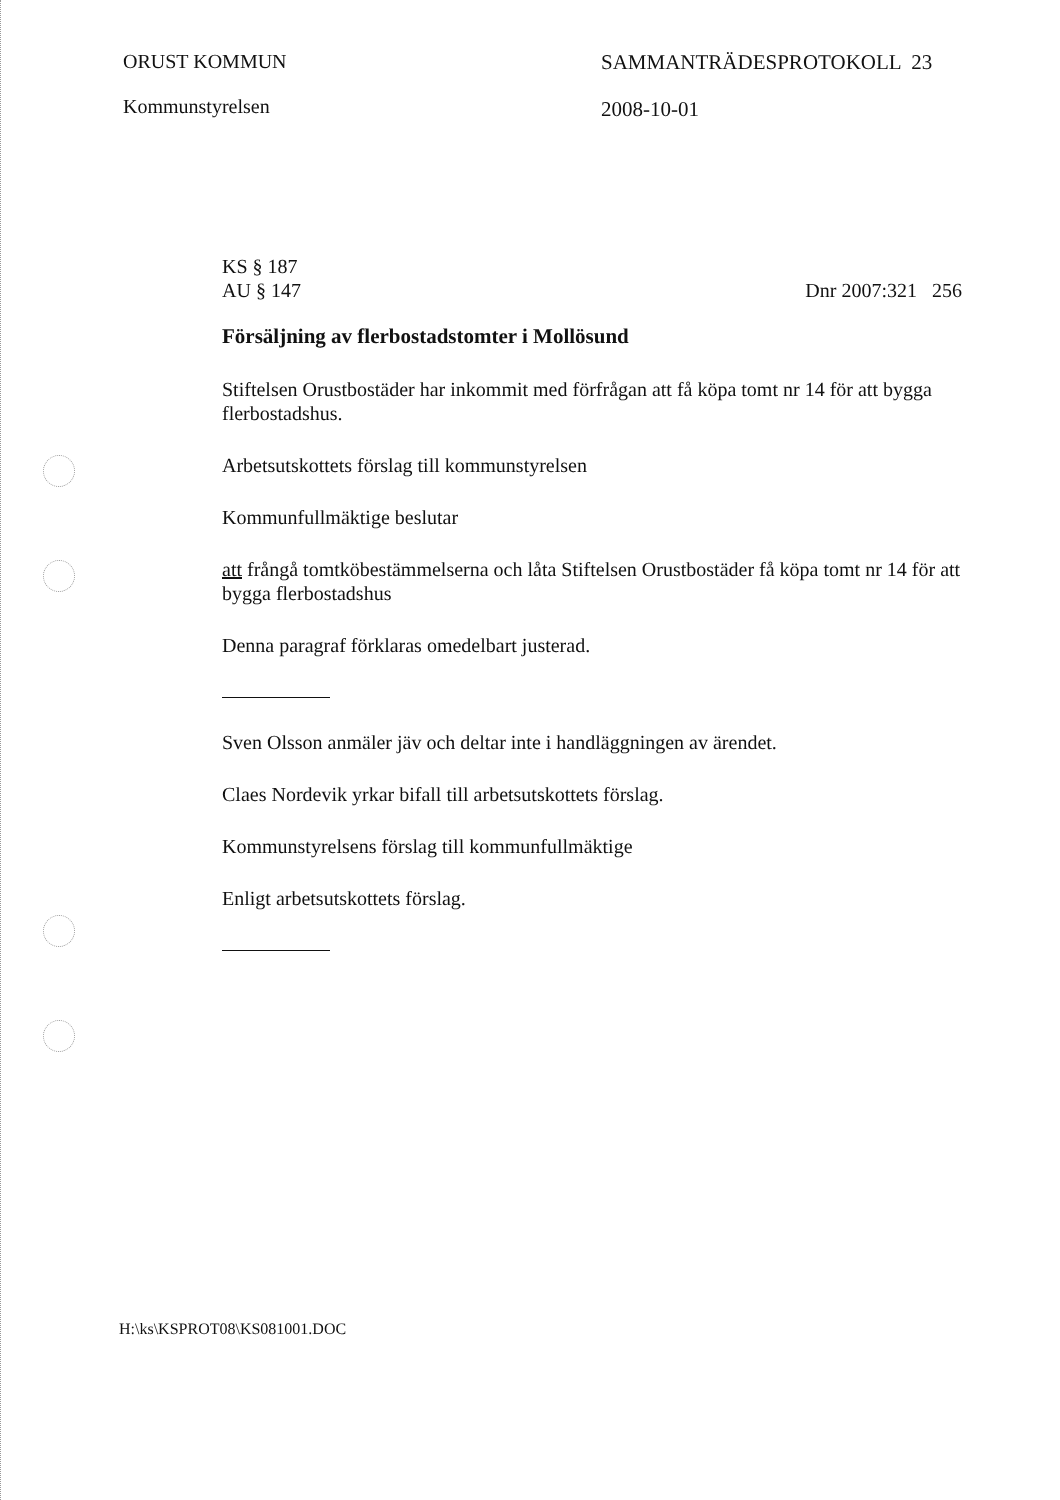ORUST KOMMUN
Kommunstyrelsen
SAMMANTRÄDESPROTOKOLL 23
2008-10-01
KS § 187
AU § 147 Dnr 2007:321 256
Försäljning av flerbostadstomter i Mollösund
Stiftelsen Orustbostäder har inkommit med förfrågan att få köpa tomt nr 14 för att bygga flerbostadshus.
Arbetsutskottets förslag till kommunstyrelsen
Kommunfullmäktige beslutar
att frångå tomtköbestämmelserna och låta Stiftelsen Orustbostäder få köpa tomt nr 14 för att bygga flerbostadshus
Denna paragraf förklaras omedelbart justerad.
Sven Olsson anmäler jäv och deltar inte i handläggningen av ärendet.
Claes Nordevik yrkar bifall till arbetsutskottets förslag.
Kommunstyrelsens förslag till kommunfullmäktige
Enligt arbetsutskottets förslag.
H:\ks\KSPROT08\KS081001.DOC